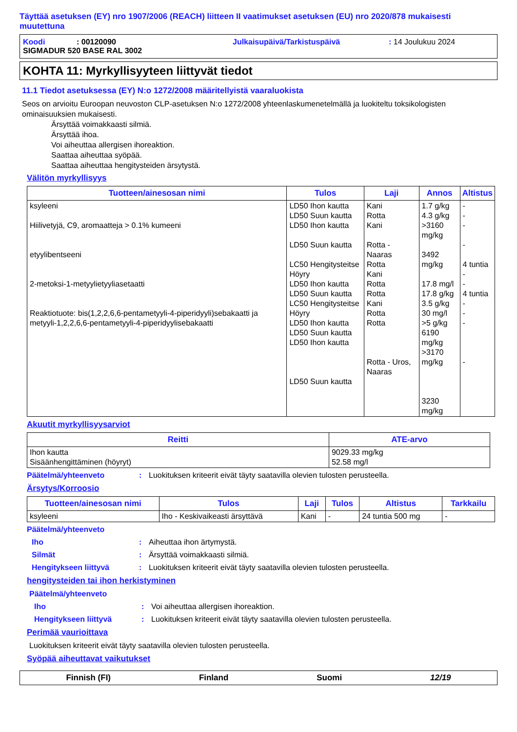Täyttää asetuksen (EY) nro 1907/2006 (REACH) liitteen II vaatimukset asetuksen (EU) nro 2020/878 mukaisesti muutettuna
Koodi: 00120090 Julkaisupäivä/Tarkistuspäivä: 14 Joulukuu 2024
SIGMADUR 520 BASE RAL 3002
KOHTA 11: Myrkyllisyyteen liittyvät tiedot
11.1 Tiedot asetuksessa (EY) N:o 1272/2008 määritellyistä vaaraluokista
Seos on arvioitu Euroopan neuvoston CLP-asetuksen N:o 1272/2008 yhteenlaskumenetelmällä ja luokiteltu toksikologisten ominaisuuksien mukaisesti.
Ärsyttää voimakkaasti silmiä.
Ärsyttää ihoa.
Voi aiheuttaa allergisen ihoreaktion.
Saattaa aiheuttaa syöpää.
Saattaa aiheuttaa hengitysteiden ärsytystä.
Välitön myrkyllisyys
| Tuotteen/ainesosan nimi | Tulos | Laji | Annos | Altistus |
| --- | --- | --- | --- | --- |
| ksyleeni Hiilivetyjä, C9, aromaatteja > 0.1% kumeeni etyylibentseeni 2-metoksi-1-metyylietyyliasetaatti Reaktiotuote: bis(1,2,2,6,6-pentametyyli-4-piperidyyli)sebakaatti ja metyyli-1,2,2,6,6-pentametyyli-4-piperidyylisebakaatti | LD50 Ihon kautta LD50 Suun kautta LD50 Ihon kautta LD50 Suun kautta LC50 Hengitysteitse Höyry LD50 Ihon kautta LD50 Suun kautta LC50 Hengitysteitse Höyry LD50 Ihon kautta LD50 Suun kautta LD50 Ihon kautta LD50 Suun kautta | Kani Rotta Kani Rotta - Naaras Rotta Kani Rotta Rotta Kani Rotta Rotta Rotta - Uros, Naaras | 1.7 g/kg 4.3 g/kg >3160 mg/kg 3492 mg/kg 17.8 mg/l 17.8 g/kg 3.5 g/kg 30 mg/l >5 g/kg 6190 mg/kg >3170 mg/kg 3230 mg/kg | - - - - 4 tuntia - - 4 tuntia - - - - |
Akuutit myrkyllisyysarviot
| Reitti | ATE-arvo |
| --- | --- |
| Ihon kautta Sisäänhengittäminen (höyryt) | 9029.33 mg/kg 52.58 mg/l |
Päätelmä/yhteenveto: Luokituksen kriteerit eivät täyty saatavilla olevien tulosten perusteella.
Ärsytys/Korroosio
| Tuotteen/ainesosan nimi | Tulos | Laji | Tulos | Altistus | Tarkkailu |
| --- | --- | --- | --- | --- | --- |
| ksyleeni | Iho - Keskivaikeasti ärsyttävä | Kani | - | 24 tuntia 500 mg | - |
Päätelmä/yhteenveto
Iho: Aiheuttaa ihon ärtymystä.
Silmät: Ärsyttää voimakkaasti silmiä.
Hengitykseen liittyvä: Luokituksen kriteerit eivät täyty saatavilla olevien tulosten perusteella.
hengitysteiden tai ihon herkistyminen
Päätelmä/yhteenveto
Iho: Voi aiheuttaa allergisen ihoreaktion.
Hengitykseen liittyvä: Luokituksen kriteerit eivät täyty saatavilla olevien tulosten perusteella.
Perimää vaurioittava
Luokituksen kriteerit eivät täyty saatavilla olevien tulosten perusteella.
Syöpää aiheuttavat vaikutukset
Finnish (FI) Finland Suomi 12/19